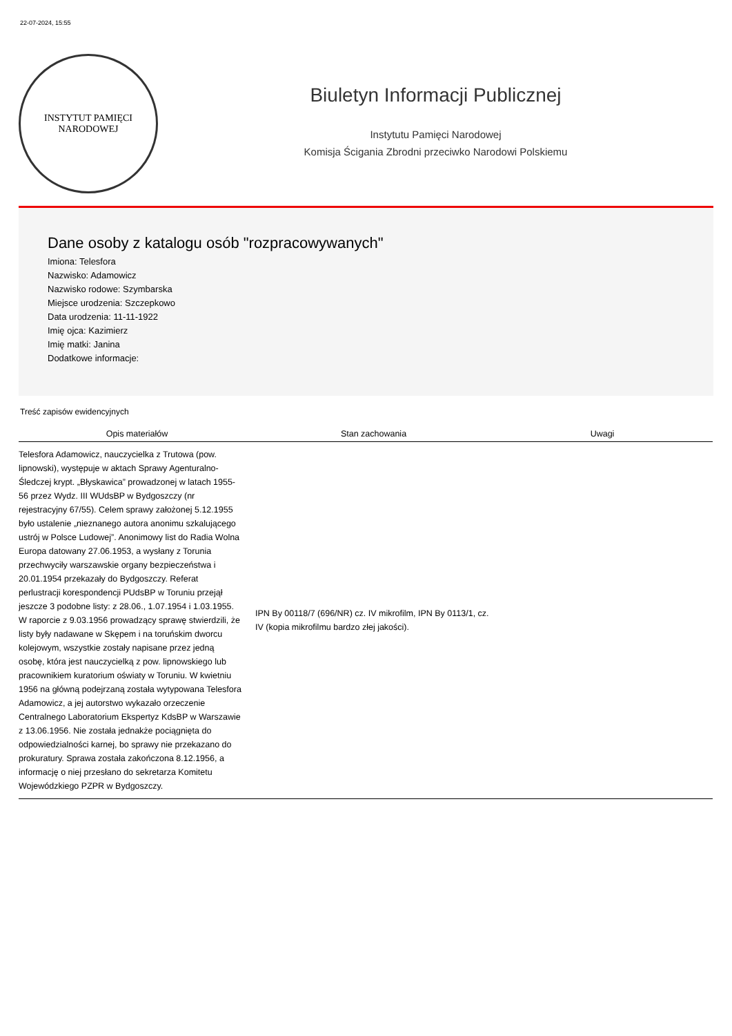22-07-2024, 15:55
INSTYTUT PAMIĘCI
NARODOWEJ
Biuletyn Informacji Publicznej
Instytutu Pamięci Narodowej
Komisja Ścigania Zbrodni przeciwko Narodowi Polskiemu
Dane osoby z katalogu osób "rozpracowywanych"
Imiona: Telesfora
Nazwisko: Adamowicz
Nazwisko rodowe: Szymbarska
Miejsce urodzenia: Szczepkowo
Data urodzenia: 11-11-1922
Imię ojca: Kazimierz
Imię matki: Janina
Dodatkowe informacje:
Treść zapisów ewidencyjnych
| Opis materiałów | Stan zachowania | Uwagi |
| --- | --- | --- |
| Telesfora Adamowicz, nauczycielka z Trutowa (pow. lipnowski), występuje w aktach Sprawy Agenturalno-Śledczej krypt. „Błyskawica” prowadzonej w latach 1955-56 przez Wydz. III WUdsBP w Bydgoszczy (nr rejestracyjny 67/55). Celem sprawy założonej 5.12.1955 było ustalenie „nieznanego autora anonimu szkalującego ustrój w Polsce Ludowej”. Anonimowy list do Radia Wolna Europa datowany 27.06.1953, a wysłany z Torunia przechwyciły warszawskie organy bezpieczeństwa i 20.01.1954 przekazały do Bydgoszczy. Referat perlustracji korespondencji PUdsBP w Toruniu przejął jeszcze 3 podobne listy: z 28.06., 1.07.1954 i 1.03.1955. W raporcie z 9.03.1956 prowadzący sprawę stwierdzili, że listy były nadawane w Skępem i na toruńskim dworcu kolejowym, wszystkie zostały napisane przez jedną osobę, która jest nauczycielką z pow. lipnowskiego lub pracownikiem kuratorium oświaty w Toruniu. W kwietniu 1956 na główną podejrzaną została wytypowana Telesfora Adamowicz, a jej autorstwo wykazało orzeczenie Centralnego Laboratorium Ekspertyz KdsBP w Warszawie z 13.06.1956. Nie została jednakże pociągnięta do odpowiedzialności karnej, bo sprawy nie przekazano do prokuratury. Sprawa została zakończona 8.12.1956, a informację o niej przesłano do sekretarza Komitetu Wojewódzkiego PZPR w Bydgoszczy. | IPN By 00118/7 (696/NR) cz. IV mikrofilm, IPN By 0113/1, cz. IV (kopia mikrofilmu bardzo złej jakości). | |